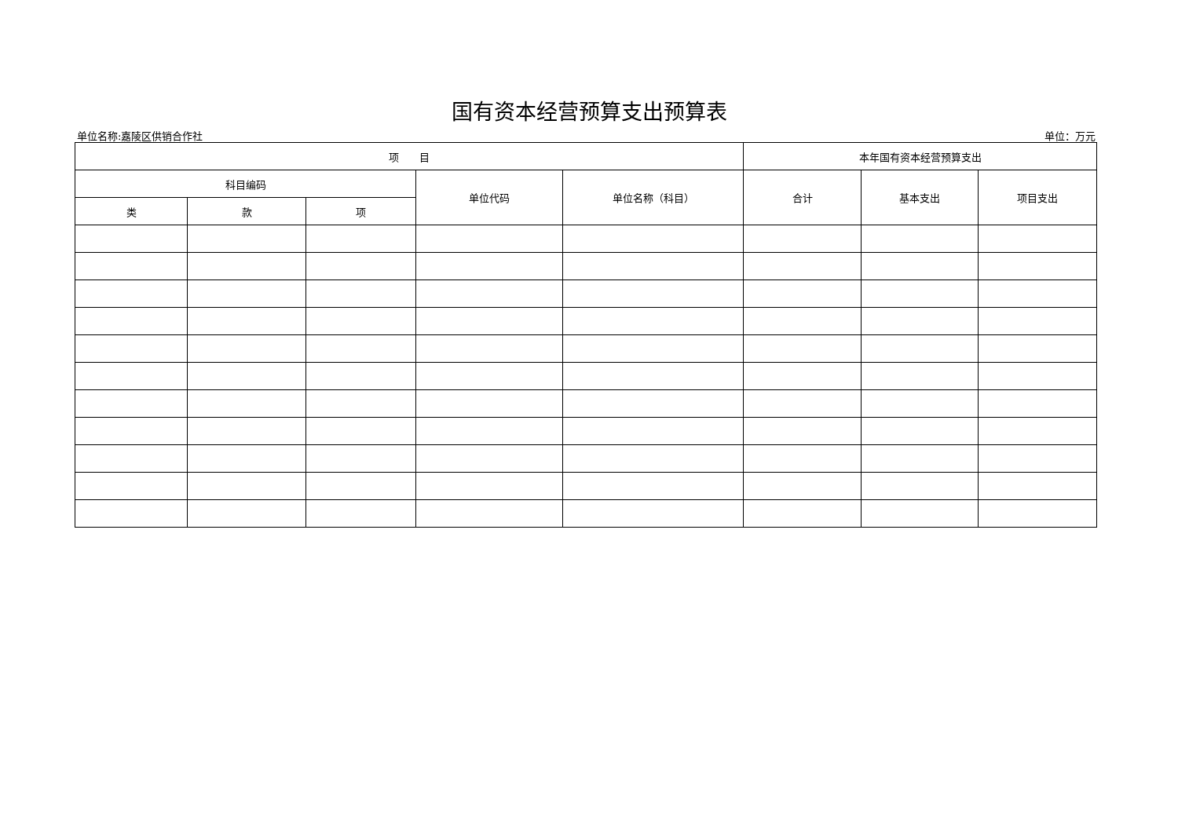国有资本经营预算支出预算表
单位名称:嘉陵区供销合作社 单位：万元
| 项 目 | | | | | 本年国有资本经营预算支出 | | |
| --- | --- | --- | --- | --- | --- | --- | --- |
| 科目编码 | | | 单位代码 | 单位名称（科目） | 合计 | 基本支出 | 项目支出 |
| 类 | 款 | 项 | | | | | |